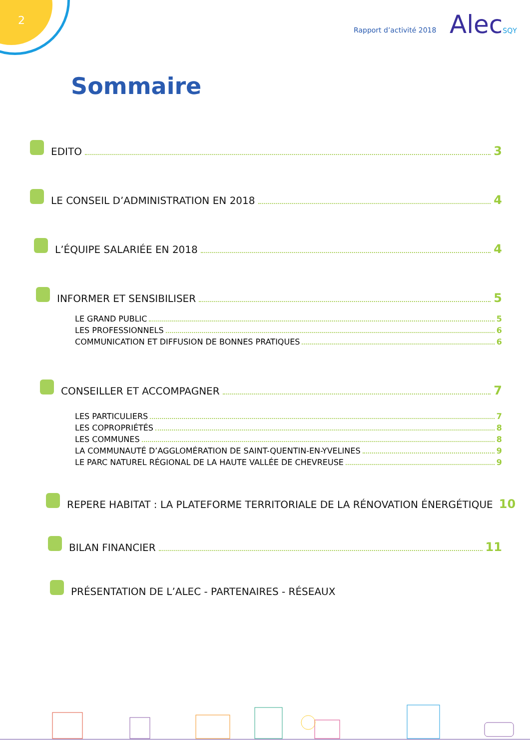2
Rapport d’activité 2018 AlecSQY
Sommaire
EDITO 3
LE CONSEIL D’ADMINISTRATION EN 2018 4
L’ÉQUIPE SALARIÉE EN 2018 4
INFORMER ET SENSIBILISER 5
LE GRAND PUBLIC 5
LES PROFESSIONNELS 6
COMMUNICATION ET DIFFUSION DE BONNES PRATIQUES 6
CONSEILLER ET ACCOMPAGNER 7
LES PARTICULIERS 7
LES COPROPRIÉTÉS 8
LES COMMUNES 8
LA COMMUNAUTÉ D’AGGLOMÉRATION DE SAINT-QUENTIN-EN-YVELINES 9
LE PARC NATUREL RÉGIONAL DE LA HAUTE VALLÉE DE CHEVREUSE 9
REPERE HABITAT : LA PLATEFORME TERRITORIALE DE LA RÉNOVATION ÉNERGÉTIQUE 10
BILAN FINANCIER 11
PRÉSENTATION DE L’ALEC - PARTENAIRES - RÉSEAUX